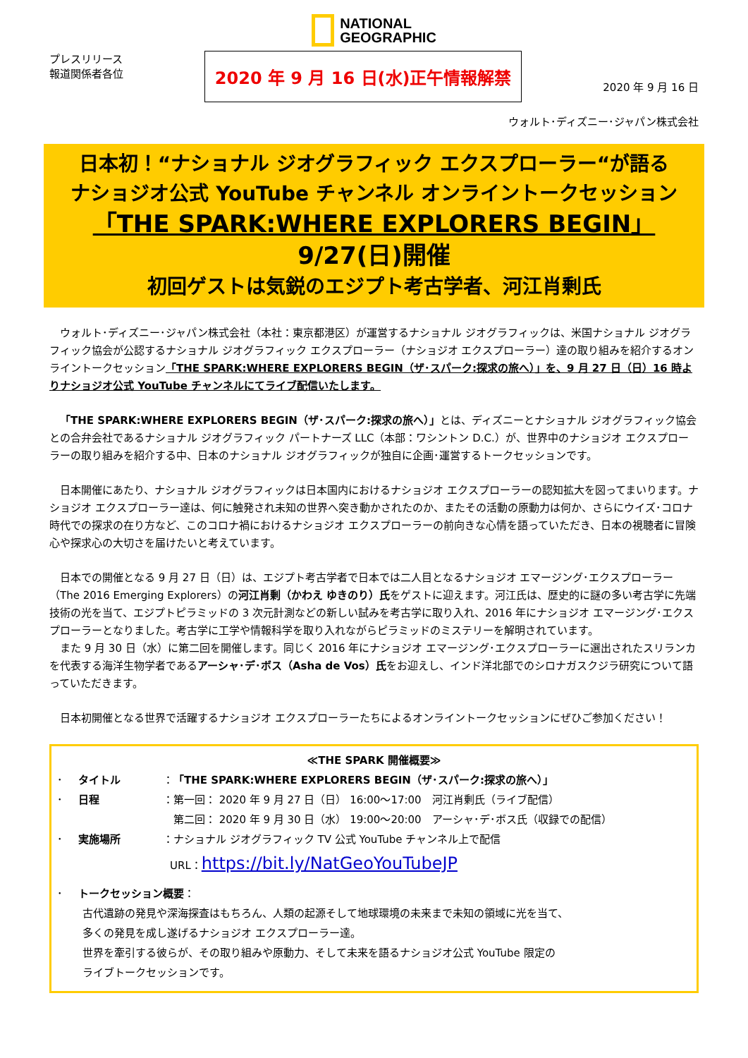NATIONAL
GEOGRAPHIC
プレスリリース
報道関係者各位
2020 年 9 月 16 日(水)正午情報解禁
2020 年 9 月 16 日
ウォルト･ディズニー･ジャパン株式会社
日本初！“ナショナル ジオグラフィック エクスプローラー“が語る
ナショジオ公式 YouTube チャンネル オンライントークセッション
「THE SPARK:WHERE EXPLORERS BEGIN」 9/27(日)開催
初回ゲストは気鋭のエジプト考古学者、河江肖剰氏
　ウォルト･ディズニー･ジャパン株式会社（本社：東京都港区）が運営するナショナル ジオグラフィックは、米国ナショナル ジオグラフィック協会が公認するナショナル ジオグラフィック エクスプローラー（ナショジオ エクスプローラー）達の取り組みを紹介するオンライントークセッション「THE SPARK:WHERE EXPLORERS BEGIN（ザ･スパーク:探求の旅へ）」を、9 月 27 日（日）16 時よりナショジオ公式 YouTube チャンネルにてライブ配信いたします。
　「THE SPARK:WHERE EXPLORERS BEGIN（ザ･スパーク:探求の旅へ）」とは、ディズニーとナショナル ジオグラフィック協会との合弁会社であるナショナル ジオグラフィック パートナーズ LLC（本部：ワシントン D.C.）が、世界中のナショジオ エクスプローラーの取り組みを紹介する中、日本のナショナル ジオグラフィックが独自に企画･運営するトークセッションです。
　日本開催にあたり、ナショナル ジオグラフィックは日本国内におけるナショジオ エクスプローラーの認知拡大を図ってまいります。ナショジオ エクスプローラー達は、何に触発され未知の世界へ突き動かされたのか、またその活動の原動力は何か、さらにウイズ･コロナ時代での探求の在り方など、このコロナ禍におけるナショジオ エクスプローラーの前向きな心情を語っていただき、日本の視聴者に冒険心や探求心の大切さを届けたいと考えています。
　日本での開催となる 9 月 27 日（日）は、エジプト考古学者で日本では二人目となるナショジオ エマージング･エクスプローラー（The 2016 Emerging Explorers）の河江肖剰（かわえ ゆきのり）氏をゲストに迎えます。河江氏は、歴史的に謎の多い考古学に先端技術の光を当て、エジプトピラミッドの 3 次元計測などの新しい試みを考古学に取り入れ、2016 年にナショジオ エマージング･エクスプローラーとなりました。考古学に工学や情報科学を取り入れながらピラミッドのミステリーを解明されています。
　また 9 月 30 日（水）に第二回を開催します。同じく 2016 年にナショジオ エマージング･エクスプローラーに選出されたスリランカを代表する海洋生物学者であるアーシャ･デ･ボス（Asha de Vos）氏をお迎えし、インド洋北部でのシロナガスクジラ研究について語っていただきます。
　日本初開催となる世界で活躍するナショジオ エクスプローラーたちによるオンライントークセッションにぜひご参加ください！
≪THE SPARK 開催概要≫
･ タイトル ：「THE SPARK:WHERE EXPLORERS BEGIN（ザ･スパーク:探求の旅へ）」
･ 日程 ：第一回： 2020 年 9 月 27 日（日） 16:00～17:00　河江肖剰氏（ライブ配信）
　第二回： 2020 年 9 月 30 日（水） 19:00～20:00　アーシャ･デ･ボス氏（収録での配信）
･ 実施場所 ：ナショナル ジオグラフィック TV 公式 YouTube チャンネル上で配信
URL：https://bit.ly/NatGeoYouTubeJP
･ トークセッション概要：
古代遺跡の発見や深海探査はもちろん、人類の起源そして地球環境の未来まで未知の領域に光を当て、
多くの発見を成し遂げるナショジオ エクスプローラー達。
世界を牽引する彼らが、その取り組みや原動力、そして未来を語るナショジオ公式 YouTube 限定の
ライブトークセッションです。